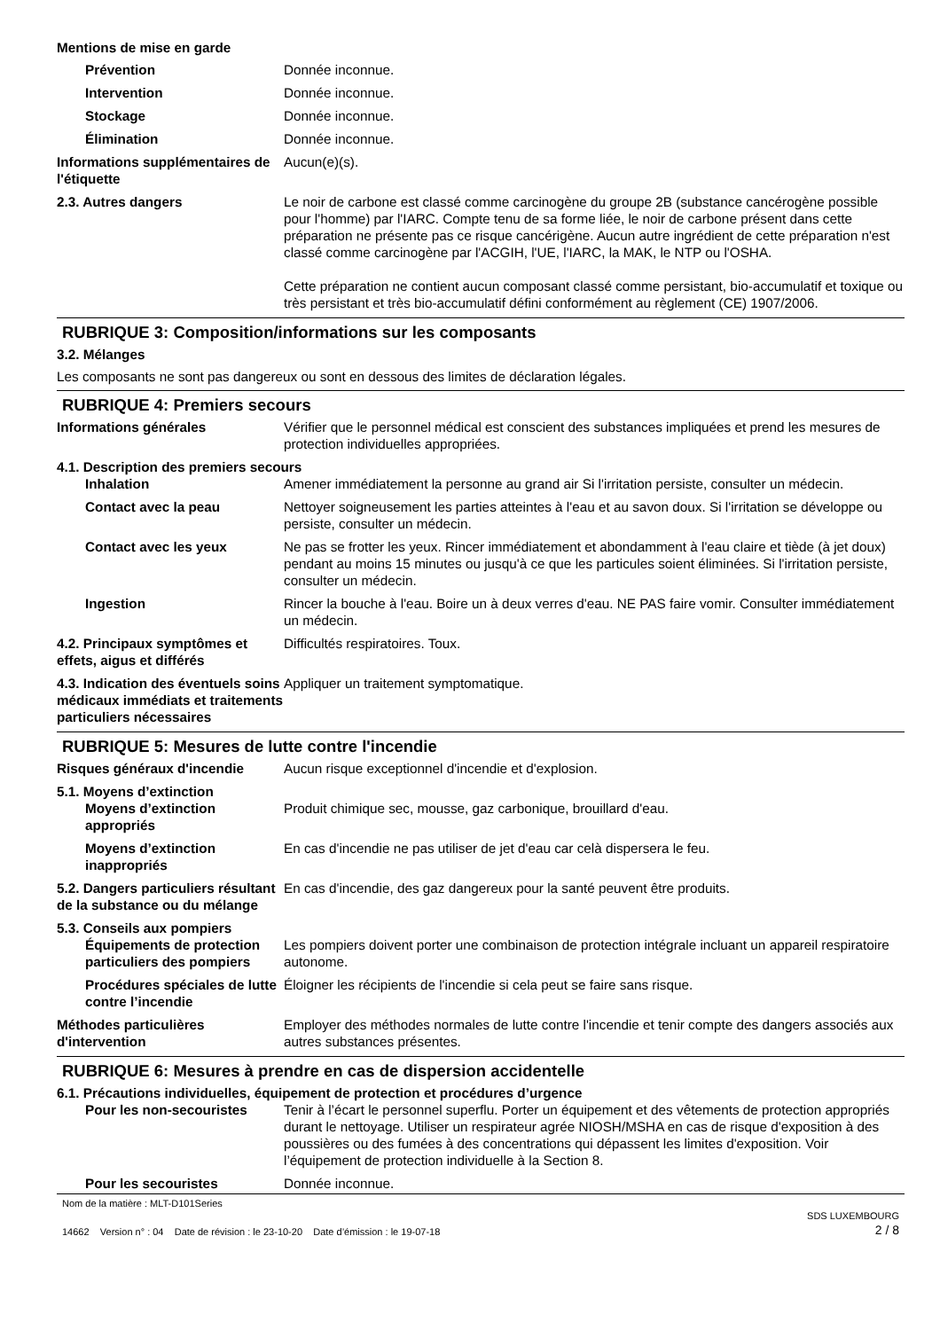Mentions de mise en garde
Prévention Donnée inconnue.
Intervention Donnée inconnue.
Stockage Donnée inconnue.
Élimination Donnée inconnue.
Informations supplémentaires de l'étiquette
Aucun(e)(s).
2.3. Autres dangers Le noir de carbone est classé comme carcinogène du groupe 2B (substance cancérogène possible pour l'homme) par l'IARC. Compte tenu de sa forme liée, le noir de carbone présent dans cette préparation ne présente pas ce risque cancérigène. Aucun autre ingrédient de cette préparation n'est classé comme carcinogène par l'ACGIH, l'UE, l'IARC, la MAK, le NTP ou l'OSHA.
Cette préparation ne contient aucun composant classé comme persistant, bio-accumulatif et toxique ou très persistant et très bio-accumulatif défini conformément au règlement (CE) 1907/2006.
RUBRIQUE 3: Composition/informations sur les composants
3.2. Mélanges
Les composants ne sont pas dangereux ou sont en dessous des limites de déclaration légales.
RUBRIQUE 4: Premiers secours
Informations générales Vérifier que le personnel médical est conscient des substances impliquées et prend les mesures de protection individuelles appropriées.
4.1. Description des premiers secours
Inhalation Amener immédiatement la personne au grand air Si l'irritation persiste, consulter un médecin.
Contact avec la peau Nettoyer soigneusement les parties atteintes à l'eau et au savon doux. Si l'irritation se développe ou persiste, consulter un médecin.
Contact avec les yeux Ne pas se frotter les yeux. Rincer immédiatement et abondamment à l'eau claire et tiède (à jet doux) pendant au moins 15 minutes ou jusqu'à ce que les particules soient éliminées. Si l'irritation persiste, consulter un médecin.
Ingestion Rincer la bouche à l'eau. Boire un à deux verres d'eau. NE PAS faire vomir. Consulter immédiatement un médecin.
4.2. Principaux symptômes et effets, aigus et différés
Difficultés respiratoires. Toux.
4.3. Indication des éventuels soins médicaux immédiats et traitements particuliers nécessaires
Appliquer un traitement symptomatique.
RUBRIQUE 5: Mesures de lutte contre l'incendie
Risques généraux d'incendie Aucun risque exceptionnel d'incendie et d'explosion.
5.1. Moyens d’extinction
Moyens d’extinction appropriés
Produit chimique sec, mousse, gaz carbonique, brouillard d'eau.
Moyens d’extinction inappropriés
En cas d'incendie ne pas utiliser de jet d'eau car celà dispersera le feu.
5.2. Dangers particuliers résultant de la substance ou du mélange
En cas d'incendie, des gaz dangereux pour la santé peuvent être produits.
5.3. Conseils aux pompiers
Équipements de protection particuliers des pompiers
Les pompiers doivent porter une combinaison de protection intégrale incluant un appareil respiratoire autonome.
Procédures spéciales de lutte contre l’incendie
Éloigner les récipients de l'incendie si cela peut se faire sans risque.
Méthodes particulières d'intervention
Employer des méthodes normales de lutte contre l'incendie et tenir compte des dangers associés aux autres substances présentes.
RUBRIQUE 6: Mesures à prendre en cas de dispersion accidentelle
6.1. Précautions individuelles, équipement de protection et procédures d’urgence
Pour les non-secouristes Tenir à l’écart le personnel superflu. Porter un équipement et des vêtements de protection appropriés durant le nettoyage. Utiliser un respirateur agrée NIOSH/MSHA en cas de risque d'exposition à des poussières ou des fumées à des concentrations qui dépassent les limites d'exposition. Voir l’équipement de protection individuelle à la Section 8.
Pour les secouristes Donnée inconnue.
Nom de la matière : MLT-D101Series
14662 Version n° : 04 Date de révision : le 23-10-20 Date d’émission : le 19-07-18
SDS LUXEMBOURG
2 / 8